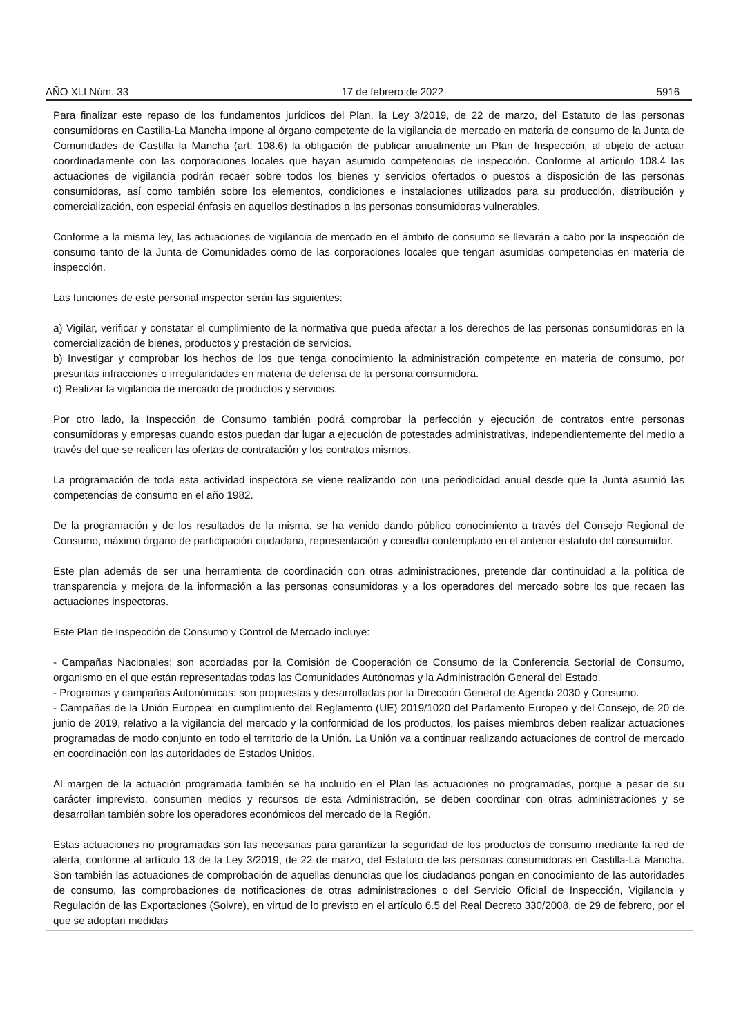AÑO XLI Núm. 33 17 de febrero de 2022 5916
Para finalizar este repaso de los fundamentos jurídicos del Plan, la Ley 3/2019, de 22 de marzo, del Estatuto de las personas consumidoras en Castilla-La Mancha impone al órgano competente de la vigilancia de mercado en materia de consumo de la Junta de Comunidades de Castilla la Mancha (art. 108.6) la obligación de publicar anualmente un Plan de Inspección, al objeto de actuar coordinadamente con las corporaciones locales que hayan asumido competencias de inspección. Conforme al artículo 108.4 las actuaciones de vigilancia podrán recaer sobre todos los bienes y servicios ofertados o puestos a disposición de las personas consumidoras, así como también sobre los elementos, condiciones e instalaciones utilizados para su producción, distribución y comercialización, con especial énfasis en aquellos destinados a las personas consumidoras vulnerables.
Conforme a la misma ley, las actuaciones de vigilancia de mercado en el ámbito de consumo se llevarán a cabo por la inspección de consumo tanto de la Junta de Comunidades como de las corporaciones locales que tengan asumidas competencias en materia de inspección.
Las funciones de este personal inspector serán las siguientes:
a) Vigilar, verificar y constatar el cumplimiento de la normativa que pueda afectar a los derechos de las personas consumidoras en la comercialización de bienes, productos y prestación de servicios.
b) Investigar y comprobar los hechos de los que tenga conocimiento la administración competente en materia de consumo, por presuntas infracciones o irregularidades en materia de defensa de la persona consumidora.
c) Realizar la vigilancia de mercado de productos y servicios.
Por otro lado, la Inspección de Consumo también podrá comprobar la perfección y ejecución de contratos entre personas consumidoras y empresas cuando estos puedan dar lugar a ejecución de potestades administrativas, independientemente del medio a través del que se realicen las ofertas de contratación y los contratos mismos.
La programación de toda esta actividad inspectora se viene realizando con una periodicidad anual desde que la Junta asumió las competencias de consumo en el año 1982.
De la programación y de los resultados de la misma, se ha venido dando público conocimiento a través del Consejo Regional de Consumo, máximo órgano de participación ciudadana, representación y consulta contemplado en el anterior estatuto del consumidor.
Este plan además de ser una herramienta de coordinación con otras administraciones, pretende dar continuidad a la política de transparencia y mejora de la información a las personas consumidoras y a los operadores del mercado sobre los que recaen las actuaciones inspectoras.
Este Plan de Inspección de Consumo y Control de Mercado incluye:
- Campañas Nacionales: son acordadas por la Comisión de Cooperación de Consumo de la Conferencia Sectorial de Consumo, organismo en el que están representadas todas las Comunidades Autónomas y la Administración General del Estado.
- Programas y campañas Autonómicas: son propuestas y desarrolladas por la Dirección General de Agenda 2030 y Consumo.
- Campañas de la Unión Europea: en cumplimiento del Reglamento (UE) 2019/1020 del Parlamento Europeo y del Consejo, de 20 de junio de 2019, relativo a la vigilancia del mercado y la conformidad de los productos, los países miembros deben realizar actuaciones programadas de modo conjunto en todo el territorio de la Unión. La Unión va a continuar realizando actuaciones de control de mercado en coordinación con las autoridades de Estados Unidos.
Al margen de la actuación programada también se ha incluido en el Plan las actuaciones no programadas, porque a pesar de su carácter imprevisto, consumen medios y recursos de esta Administración, se deben coordinar con otras administraciones y se desarrollan también sobre los operadores económicos del mercado de la Región.
Estas actuaciones no programadas son las necesarias para garantizar la seguridad de los productos de consumo mediante la red de alerta, conforme al artículo 13 de la Ley 3/2019, de 22 de marzo, del Estatuto de las personas consumidoras en Castilla-La Mancha. Son también las actuaciones de comprobación de aquellas denuncias que los ciudadanos pongan en conocimiento de las autoridades de consumo, las comprobaciones de notificaciones de otras administraciones o del Servicio Oficial de Inspección, Vigilancia y Regulación de las Exportaciones (Soivre), en virtud de lo previsto en el artículo 6.5 del Real Decreto 330/2008, de 29 de febrero, por el que se adoptan medidas